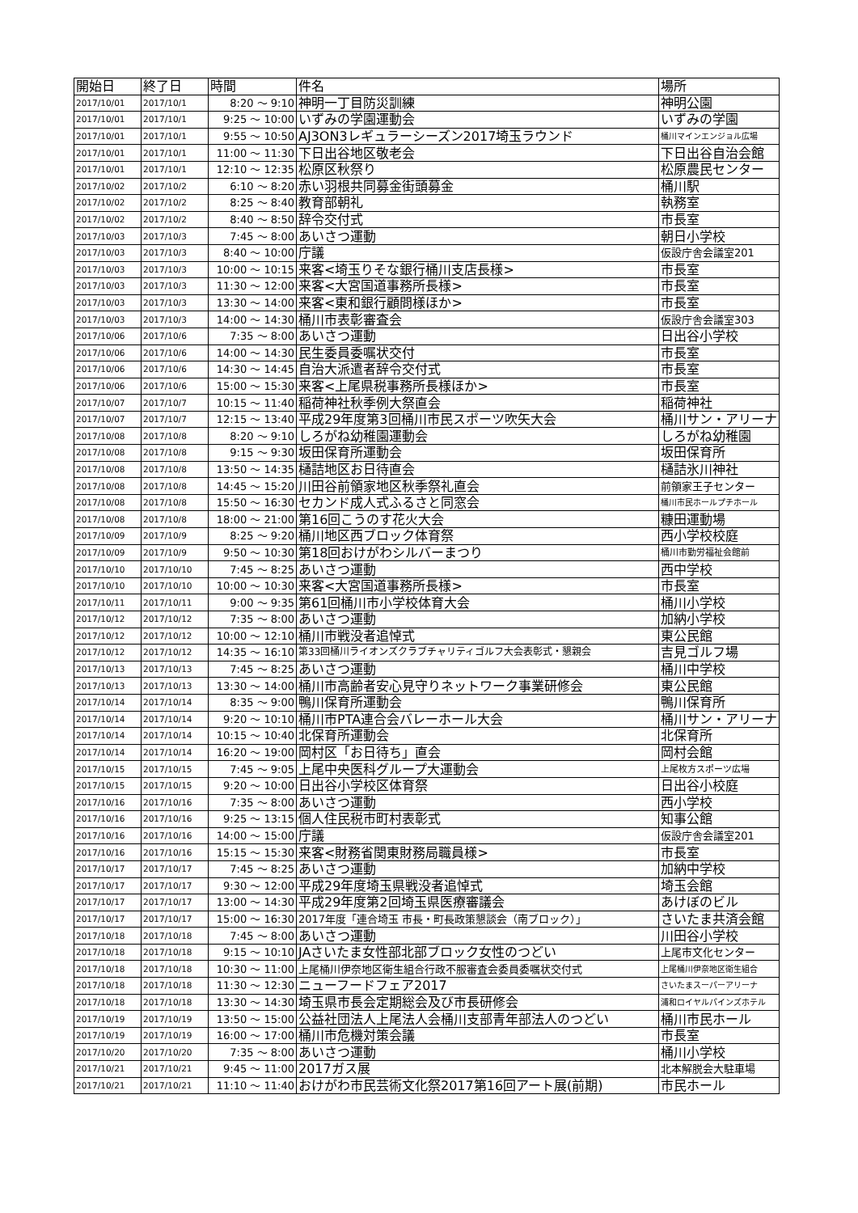| 開始日 | 終了日 | 時間 | 件名 | 場所 |
| --- | --- | --- | --- | --- |
| 2017/10/01 | 2017/10/1 | 8:20 ～ 9:10 | 神明一丁目防災訓練 | 神明公園 |
| 2017/10/01 | 2017/10/1 | 9:25 ～ 10:00 | いずみの学園運動会 | いずみの学園 |
| 2017/10/01 | 2017/10/1 | 9:55 ～ 10:50 | AJ3ON3レギュラーシーズン2017埼玉ラウンド | 桶川マインエンジョル広場 |
| 2017/10/01 | 2017/10/1 | 11:00 ～ 11:30 | 下日出谷地区敬老会 | 下日出谷自治会館 |
| 2017/10/01 | 2017/10/1 | 12:10 ～ 12:35 | 松原区秋祭り | 松原農民センター |
| 2017/10/02 | 2017/10/2 | 6:10 ～ 8:20 | 赤い羽根共同募金街頭募金 | 桶川駅 |
| 2017/10/02 | 2017/10/2 | 8:25 ～ 8:40 | 教育部朝礼 | 執務室 |
| 2017/10/02 | 2017/10/2 | 8:40 ～ 8:50 | 辞令交付式 | 市長室 |
| 2017/10/03 | 2017/10/3 | 7:45 ～ 8:00 | あいさつ運動 | 朝日小学校 |
| 2017/10/03 | 2017/10/3 | 8:40 ～ 10:00 | 庁議 | 仮設庁舎会議室201 |
| 2017/10/03 | 2017/10/3 | 10:00 ～ 10:15 | 来客<埼玉りそな銀行桶川支店長様> | 市長室 |
| 2017/10/03 | 2017/10/3 | 11:30 ～ 12:00 | 来客<大宮国道事務所長様> | 市長室 |
| 2017/10/03 | 2017/10/3 | 13:30 ～ 14:00 | 来客<東和銀行顧問様ほか> | 市長室 |
| 2017/10/03 | 2017/10/3 | 14:00 ～ 14:30 | 桶川市表彰審査会 | 仮設庁舎会議室303 |
| 2017/10/06 | 2017/10/6 | 7:35 ～ 8:00 | あいさつ運動 | 日出谷小学校 |
| 2017/10/06 | 2017/10/6 | 14:00 ～ 14:30 | 民生委員委嘱状交付 | 市長室 |
| 2017/10/06 | 2017/10/6 | 14:30 ～ 14:45 | 自治大派遣者辞令交付式 | 市長室 |
| 2017/10/06 | 2017/10/6 | 15:00 ～ 15:30 | 来客<上尾県税事務所長様ほか> | 市長室 |
| 2017/10/07 | 2017/10/7 | 10:15 ～ 11:40 | 稲荷神社秋季例大祭直会 | 稲荷神社 |
| 2017/10/07 | 2017/10/7 | 12:15 ～ 13:40 | 平成29年度第3回桶川市民スポーツ吹矢大会 | 桶川サン・アリーナ |
| 2017/10/08 | 2017/10/8 | 8:20 ～ 9:10 | しろがね幼稚園運動会 | しろがね幼稚園 |
| 2017/10/08 | 2017/10/8 | 9:15 ～ 9:30 | 坂田保育所運動会 | 坂田保育所 |
| 2017/10/08 | 2017/10/8 | 13:50 ～ 14:35 | 樋詰地区お日待直会 | 樋詰氷川神社 |
| 2017/10/08 | 2017/10/8 | 14:45 ～ 15:20 | 川田谷前領家地区秋季祭礼直会 | 前領家王子センター |
| 2017/10/08 | 2017/10/8 | 15:50 ～ 16:30 | セカンド成人式ふるさと同窓会 | 桶川市民ホールプチホール |
| 2017/10/08 | 2017/10/8 | 18:00 ～ 21:00 | 第16回こうのす花火大会 | 糠田運動場 |
| 2017/10/09 | 2017/10/9 | 8:25 ～ 9:20 | 桶川地区西ブロック体育祭 | 西小学校校庭 |
| 2017/10/09 | 2017/10/9 | 9:50 ～ 10:30 | 第18回おけがわシルバーまつり | 桶川市勤労福祉会館前 |
| 2017/10/10 | 2017/10/10 | 7:45 ～ 8:25 | あいさつ運動 | 西中学校 |
| 2017/10/10 | 2017/10/10 | 10:00 ～ 10:30 | 来客<大宮国道事務所長様> | 市長室 |
| 2017/10/11 | 2017/10/11 | 9:00 ～ 9:35 | 第61回桶川市小学校体育大会 | 桶川小学校 |
| 2017/10/12 | 2017/10/12 | 7:35 ～ 8:00 | あいさつ運動 | 加納小学校 |
| 2017/10/12 | 2017/10/12 | 10:00 ～ 12:10 | 桶川市戦没者追悼式 | 東公民館 |
| 2017/10/12 | 2017/10/12 | 14:35 ～ 16:10 | 第33回桶川ライオンズクラブチャリティゴルフ大会表彰式・懇親会 | 吉見ゴルフ場 |
| 2017/10/13 | 2017/10/13 | 7:45 ～ 8:25 | あいさつ運動 | 桶川中学校 |
| 2017/10/13 | 2017/10/13 | 13:30 ～ 14:00 | 桶川市高齢者安心見守りネットワーク事業研修会 | 東公民館 |
| 2017/10/14 | 2017/10/14 | 8:35 ～ 9:00 | 鴨川保育所運動会 | 鴨川保育所 |
| 2017/10/14 | 2017/10/14 | 9:20 ～ 10:10 | 桶川市PTA連合会バレーホール大会 | 桶川サン・アリーナ |
| 2017/10/14 | 2017/10/14 | 10:15 ～ 10:40 | 北保育所運動会 | 北保育所 |
| 2017/10/14 | 2017/10/14 | 16:20 ～ 19:00 | 岡村区「お日待ち」直会 | 岡村会館 |
| 2017/10/15 | 2017/10/15 | 7:45 ～ 9:05 | 上尾中央医科グループ大運動会 | 上尾枚方スポーツ広場 |
| 2017/10/15 | 2017/10/15 | 9:20 ～ 10:00 | 日出谷小学校区体育祭 | 日出谷小校庭 |
| 2017/10/16 | 2017/10/16 | 7:35 ～ 8:00 | あいさつ運動 | 西小学校 |
| 2017/10/16 | 2017/10/16 | 9:25 ～ 13:15 | 個人住民税市町村表彰式 | 知事公館 |
| 2017/10/16 | 2017/10/16 | 14:00 ～ 15:00 | 庁議 | 仮設庁舎会議室201 |
| 2017/10/16 | 2017/10/16 | 15:15 ～ 15:30 | 来客<財務省関東財務局職員様> | 市長室 |
| 2017/10/17 | 2017/10/17 | 7:45 ～ 8:25 | あいさつ運動 | 加納中学校 |
| 2017/10/17 | 2017/10/17 | 9:30 ～ 12:00 | 平成29年度埼玉県戦没者追悼式 | 埼玉会館 |
| 2017/10/17 | 2017/10/17 | 13:00 ～ 14:30 | 平成29年度第2回埼玉県医療審議会 | あけぼのビル |
| 2017/10/17 | 2017/10/17 | 15:00 ～ 16:30 | 2017年度「連合埼玉 市長・町長政策懇談会（南ブロック）」 | さいたま共済会館 |
| 2017/10/18 | 2017/10/18 | 7:45 ～ 8:00 | あいさつ運動 | 川田谷小学校 |
| 2017/10/18 | 2017/10/18 | 9:15 ～ 10:10 | JAさいたま女性部北部ブロック女性のつどい | 上尾市文化センター |
| 2017/10/18 | 2017/10/18 | 10:30 ～ 11:00 | 上尾桶川伊奈地区衛生組合行政不服審査会委員委嘱状交付式 | 上尾桶川伊奈地区衛生組合 |
| 2017/10/18 | 2017/10/18 | 11:30 ～ 12:30 | ニューフードフェア2017 | さいたまスーパーアリーナ |
| 2017/10/18 | 2017/10/18 | 13:30 ～ 14:30 | 埼玉県市長会定期総会及び市長研修会 | 浦和ロイヤルパインズホテル |
| 2017/10/19 | 2017/10/19 | 13:50 ～ 15:00 | 公益社団法人上尾法人会桶川支部青年部法人のつどい | 桶川市民ホール |
| 2017/10/19 | 2017/10/19 | 16:00 ～ 17:00 | 桶川市危機対策会議 | 市長室 |
| 2017/10/20 | 2017/10/20 | 7:35 ～ 8:00 | あいさつ運動 | 桶川小学校 |
| 2017/10/21 | 2017/10/21 | 9:45 ～ 11:00 | 2017ガス展 | 北本解脱会大駐車場 |
| 2017/10/21 | 2017/10/21 | 11:10 ～ 11:40 | おけがわ市民芸術文化祭2017第16回アート展(前期) | 市民ホール |